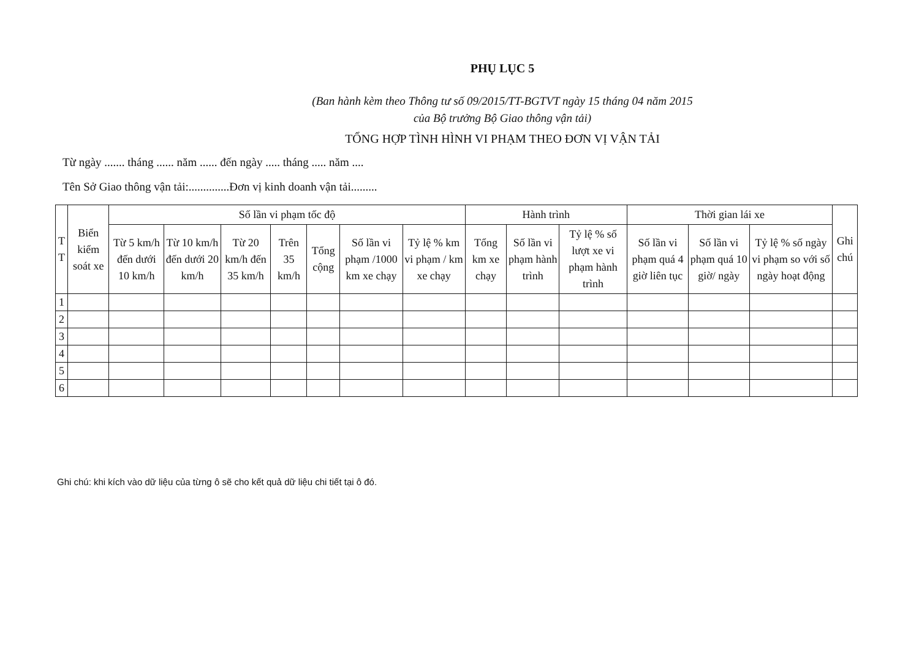PHỤ LỤC 5
(Ban hành kèm theo Thông tư số 09/2015/TT-BGTVT ngày 15 tháng 04 năm 2015
của Bộ trưởng Bộ Giao thông vận tải)
TỔNG HỢP TÌNH HÌNH VI PHẠM THEO ĐƠN VỊ VẬN TẢI
Từ ngày ....... tháng ...... năm ...... đến ngày ..... tháng ..... năm ....
Tên Sở Giao thông vận tải:..............Đơn vị kinh doanh vận tải.........
| T T | Biển kiểm soát xe | Số lần vi phạm tốc độ | | | | | | | Hành trình | | | Thời gian lái xe | | | Ghi chú |
| --- | --- | --- | --- | --- | --- | --- | --- | --- | --- | --- | --- | --- | --- | --- | --- |
| | | Từ 5 km/h đến dưới 10 km/h | Từ 10 km/h đến dưới 20 km/h | Từ 20 km/h đến 35 km/h | Trên 35 km/h | Tổng cộng | Số lần vi phạm /1000 km xe chạy | Tỷ lệ % km vi phạm / km xe chạy | Tổng km xe chạy | Số lần vi phạm hành trình | Tỷ lệ % số lượt xe vi phạm hành trình | Số lần vi phạm quá 4 giờ liên tục | Số lần vi phạm quá 10 giờ/ ngày | Tỷ lệ % số ngày vi phạm so với số ngày hoạt động | |
| 1 | | | | | | | | | | | | | | | |
| 2 | | | | | | | | | | | | | | | |
| 3 | | | | | | | | | | | | | | | |
| 4 | | | | | | | | | | | | | | | |
| 5 | | | | | | | | | | | | | | | |
| 6 | | | | | | | | | | | | | | | |
Ghi chú: khi kích vào dữ liệu của từng ô sẽ cho kết quả dữ liệu chi tiết tại ô đó.